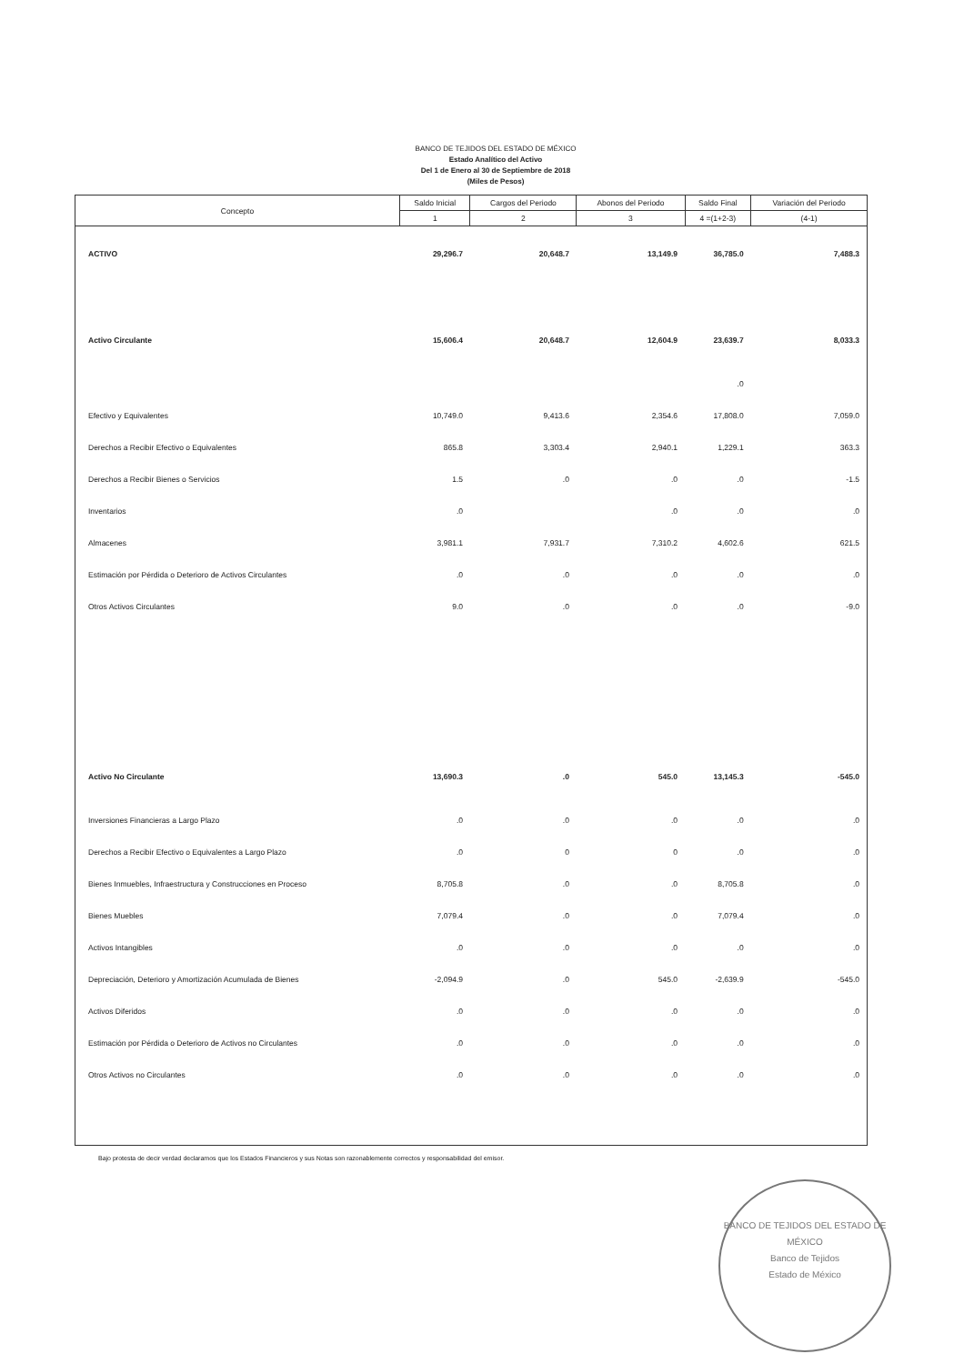BANCO DE TEJIDOS DEL ESTADO DE MÉXICO
Estado Analítico del Activo
Del 1 de Enero al 30 de Septiembre de 2018
(Miles de Pesos)
| Concepto | Saldo Inicial | Cargos del Periodo | Abonos del Periodo | Saldo Final | Variación del Periodo |
| --- | --- | --- | --- | --- | --- |
| | 1 | 2 | 3 | 4 =(1+2-3) | (4-1) |
| ACTIVO | 29,296.7 | 20,648.7 | 13,149.9 | 36,785.0 | 7,488.3 |
| Activo Circulante | 15,606.4 | 20,648.7 | 12,604.9 | 23,639.7 | 8,033.3 |
| | | | | .0 | |
| Efectivo y Equivalentes | 10,749.0 | 9,413.6 | 2,354.6 | 17,808.0 | 7,059.0 |
| Derechos a Recibir Efectivo o Equivalentes | 865.8 | 3,303.4 | 2,940.1 | 1,229.1 | 363.3 |
| Derechos a Recibir Bienes o Servicios | 1.5 | .0 | .0 | .0 | -1.5 |
| Inventarios | .0 | | .0 | .0 | .0 |
| Almacenes | 3,981.1 | 7,931.7 | 7,310.2 | 4,602.6 | 621.5 |
| Estimación por Pérdida o Deterioro de Activos Circulantes | .0 | .0 | .0 | .0 | .0 |
| Otros Activos Circulantes | 9.0 | .0 | .0 | .0 | -9.0 |
| Activo No Circulante | 13,690.3 | .0 | 545.0 | 13,145.3 | -545.0 |
| Inversiones Financieras a Largo Plazo | .0 | .0 | .0 | .0 | .0 |
| Derechos a Recibir Efectivo o Equivalentes a Largo Plazo | .0 | 0 | 0 | .0 | .0 |
| Bienes Inmuebles, Infraestructura y Construcciones en Proceso | 8,705.8 | .0 | .0 | 8,705.8 | .0 |
| Bienes Muebles | 7,079.4 | .0 | .0 | 7,079.4 | .0 |
| Activos Intangibles | .0 | .0 | .0 | .0 | .0 |
| Depreciación, Deterioro y Amortización Acumulada de Bienes | -2,094.9 | .0 | 545.0 | -2,639.9 | -545.0 |
| Activos Diferidos | .0 | .0 | .0 | .0 | .0 |
| Estimación por Pérdida o Deterioro de Activos no Circulantes | .0 | .0 | .0 | .0 | .0 |
| Otros Activos no Circulantes | .0 | .0 | .0 | .0 | .0 |
Bajo protesta de decir verdad declaramos que los Estados Financieros y sus Notas son razonablemente correctos y responsabilidad del emisor.
BANCO DE TEJIDOS DEL ESTADO DE MÉXICO
Banco de Tejidos
Estado de México